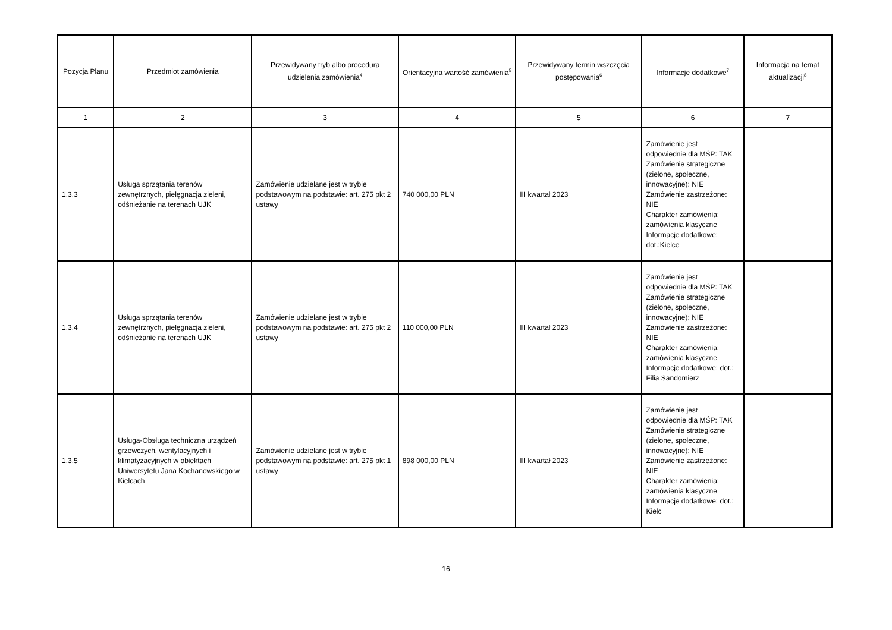| Pozycja Planu | Przedmiot zamówienia | Przewidywany tryb albo procedura udzielenia zamówienia<sup>4</sup> | Orientacyjna wartość zamówienia<sup>5</sup> | Przewidywany termin wszczęcia postępowania<sup>6</sup> | Informacje dodatkowe<sup>7</sup> | Informacja na temat aktualizacji<sup>8</sup> |
| --- | --- | --- | --- | --- | --- | --- |
| 1 | 2 | 3 | 4 | 5 | 6 | 7 |
| 1.3.3 | Usługa sprzątania terenów zewnętrznych, pielęgnacja zieleni, odśnieżanie na terenach UJK | Zamówienie udzielane jest w trybie podstawowym na podstawie: art. 275 pkt 2 ustawy | 740 000,00 PLN | III kwartał 2023 | Zamówienie jest odpowiednie dla MŚP: TAK Zamówienie strategiczne (zielone, społeczne, innowacyjne): NIE Zamówienie zastrzeżone: NIE Charakter zamówienia: zamówienia klasyczne Informacje dodatkowe: dot.:Kielce | |
| 1.3.4 | Usługa sprzątania terenów zewnętrznych, pielęgnacja zieleni, odśnieżanie na terenach UJK | Zamówienie udzielane jest w trybie podstawowym na podstawie: art. 275 pkt 2 ustawy | 110 000,00 PLN | III kwartał 2023 | Zamówienie jest odpowiednie dla MŚP: TAK Zamówienie strategiczne (zielone, społeczne, innowacyjne): NIE Zamówienie zastrzeżone: NIE Charakter zamówienia: zamówienia klasyczne Informacje dodatkowe: dot.: Filia Sandomierz | |
| 1.3.5 | Usługa-Obsługa techniczna urządzeń grzewczych, wentylacyjnych i klimatyzacyjnych w obiektach Uniwersytetu Jana Kochanowskiego w Kielcach | Zamówienie udzielane jest w trybie podstawowym na podstawie: art. 275 pkt 1 ustawy | 898 000,00 PLN | III kwartał 2023 | Zamówienie jest odpowiednie dla MŚP: TAK Zamówienie strategiczne (zielone, społeczne, innowacyjne): NIE Zamówienie zastrzeżone: NIE Charakter zamówienia: zamówienia klasyczne Informacje dodatkowe: dot.: Kielc | |
16